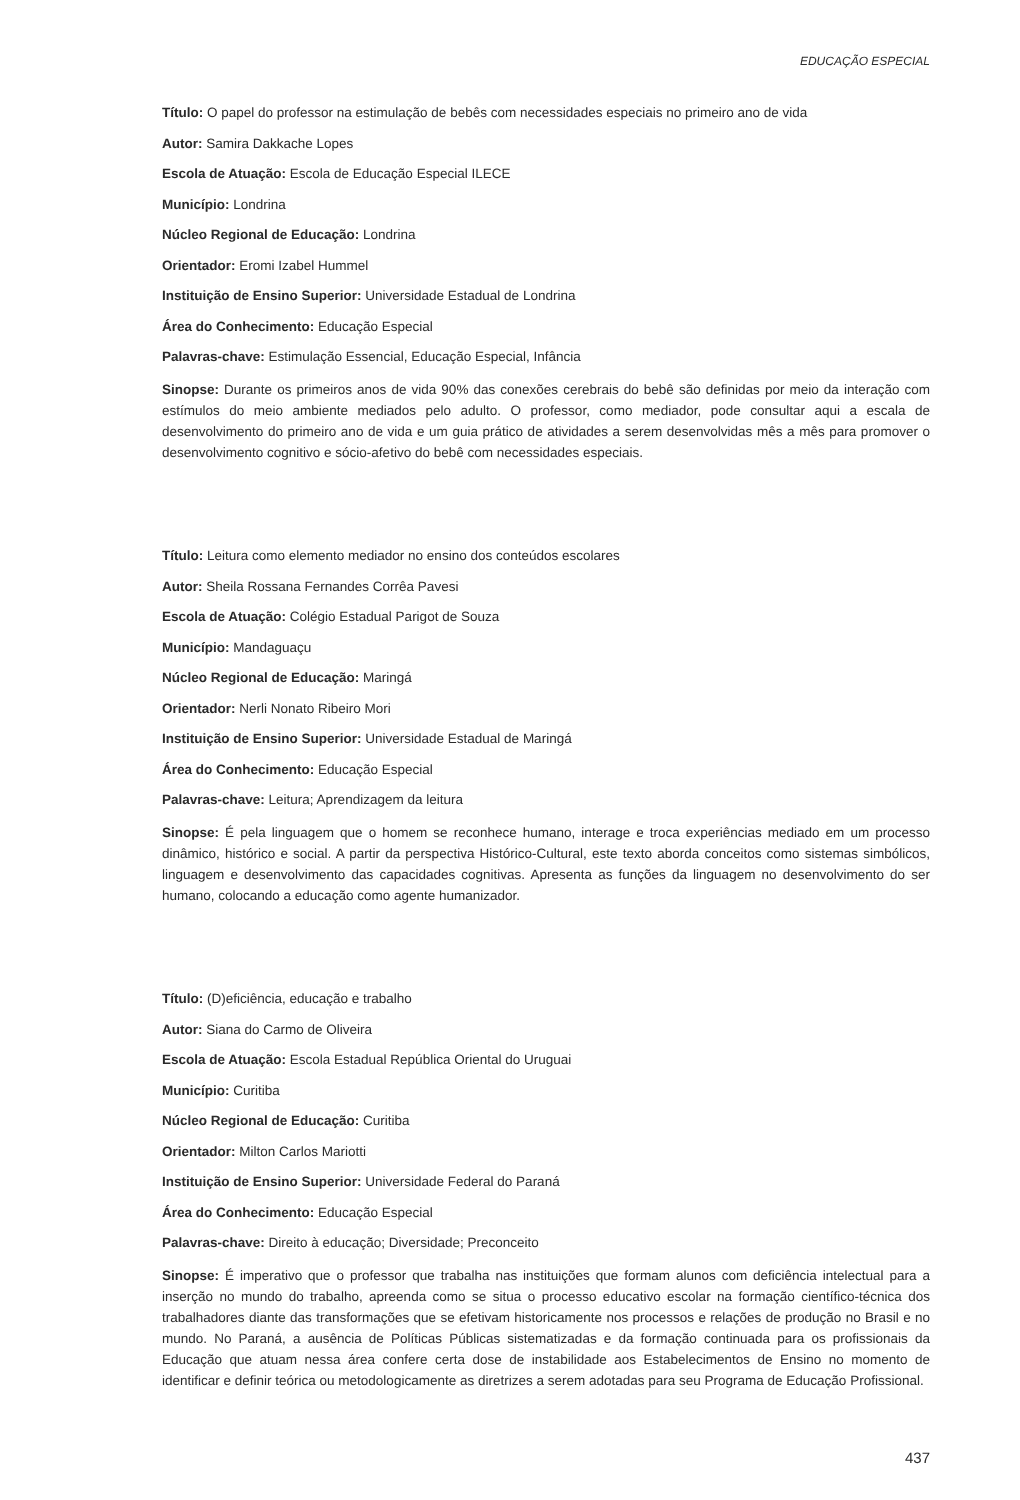EDUCAÇÃO ESPECIAL
Título: O papel do professor na estimulação de bebês com necessidades especiais no primeiro ano de vida
Autor: Samira Dakkache Lopes
Escola de Atuação: Escola de Educação Especial ILECE
Município: Londrina
Núcleo Regional de Educação: Londrina
Orientador: Eromi Izabel Hummel
Instituição de Ensino Superior: Universidade Estadual de Londrina
Área do Conhecimento: Educação Especial
Palavras-chave: Estimulação Essencial, Educação Especial, Infância
Sinopse: Durante os primeiros anos de vida 90% das conexões cerebrais do bebê são definidas por meio da interação com estímulos do meio ambiente mediados pelo adulto. O professor, como mediador, pode consultar aqui a escala de desenvolvimento do primeiro ano de vida e um guia prático de atividades a serem desenvolvidas mês a mês para promover o desenvolvimento cognitivo e sócio-afetivo do bebê com necessidades especiais.
Título: Leitura como elemento mediador no ensino dos conteúdos escolares
Autor: Sheila Rossana Fernandes Corrêa Pavesi
Escola de Atuação: Colégio Estadual Parigot de Souza
Município: Mandaguaçu
Núcleo Regional de Educação: Maringá
Orientador: Nerli Nonato Ribeiro Mori
Instituição de Ensino Superior: Universidade Estadual de Maringá
Área do Conhecimento: Educação Especial
Palavras-chave: Leitura; Aprendizagem da leitura
Sinopse: É pela linguagem que o homem se reconhece humano, interage e troca experiências mediado em um processo dinâmico, histórico e social. A partir da perspectiva Histórico-Cultural, este texto aborda conceitos como sistemas simbólicos, linguagem e desenvolvimento das capacidades cognitivas. Apresenta as funções da linguagem no desenvolvimento do ser humano, colocando a educação como agente humanizador.
Título: (D)eficiência, educação e trabalho
Autor: Siana do Carmo de Oliveira
Escola de Atuação: Escola Estadual República Oriental do Uruguai
Município: Curitiba
Núcleo Regional de Educação: Curitiba
Orientador: Milton Carlos Mariotti
Instituição de Ensino Superior: Universidade Federal do Paraná
Área do Conhecimento: Educação Especial
Palavras-chave: Direito à educação; Diversidade; Preconceito
Sinopse: É imperativo que o professor que trabalha nas instituições que formam alunos com deficiência intelectual para a inserção no mundo do trabalho, apreenda como se situa o processo educativo escolar na formação científico-técnica dos trabalhadores diante das transformações que se efetivam historicamente nos processos e relações de produção no Brasil e no mundo. No Paraná, a ausência de Políticas Públicas sistematizadas e da formação continuada para os profissionais da Educação que atuam nessa área confere certa dose de instabilidade aos Estabelecimentos de Ensino no momento de identificar e definir teórica ou metodologicamente as diretrizes a serem adotadas para seu Programa de Educação Profissional.
437